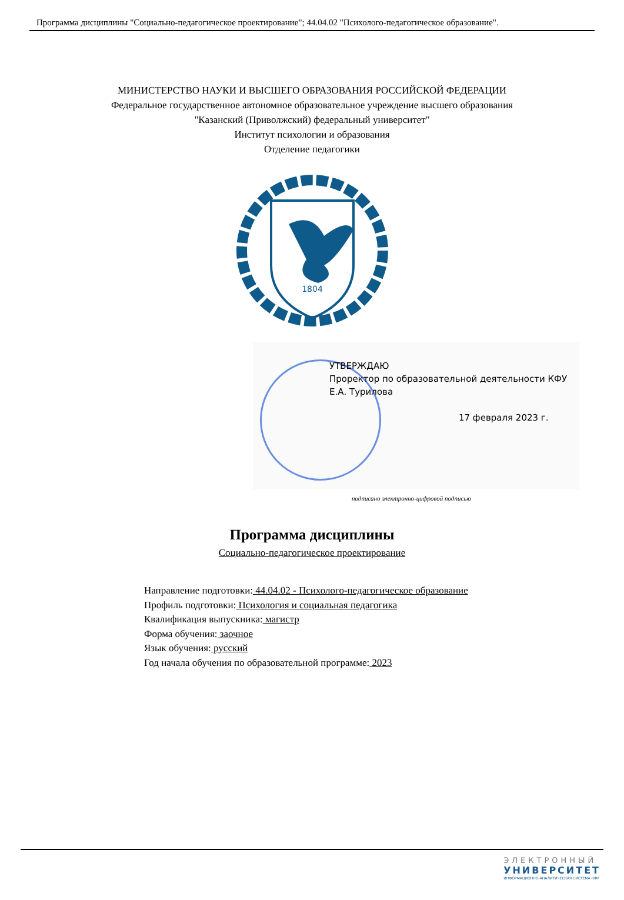Программа дисциплины "Социально-педагогическое проектирование"; 44.04.02 "Психолого-педагогическое образование".
МИНИСТЕРСТВО НАУКИ И ВЫСШЕГО ОБРАЗОВАНИЯ РОССИЙСКОЙ ФЕДЕРАЦИИ
Федеральное государственное автономное образовательное учреждение высшего образования
"Казанский (Приволжский) федеральный университет"
Институт психологии и образования
Отделение педагогики
1804
УТВЕРЖДАЮ
Проректор по образовательной деятельности КФУ
Е.А. Турилова
17 февраля 2023 г.
подписано электронно-цифровой подписью
Программа дисциплины
Социально-педагогическое проектирование
Направление подготовки: 44.04.02 - Психолого-педагогическое образование
Профиль подготовки: Психология и социальная педагогика
Квалификация выпускника: магистр
Форма обучения: заочное
Язык обучения: русский
Год начала обучения по образовательной программе: 2023
ЭЛЕКТРОННЫЙ
УНИВЕРСИТЕТ
ИНФОРМАЦИОННО-АНАЛИТИЧЕСКАЯ СИСТЕМА КФУ